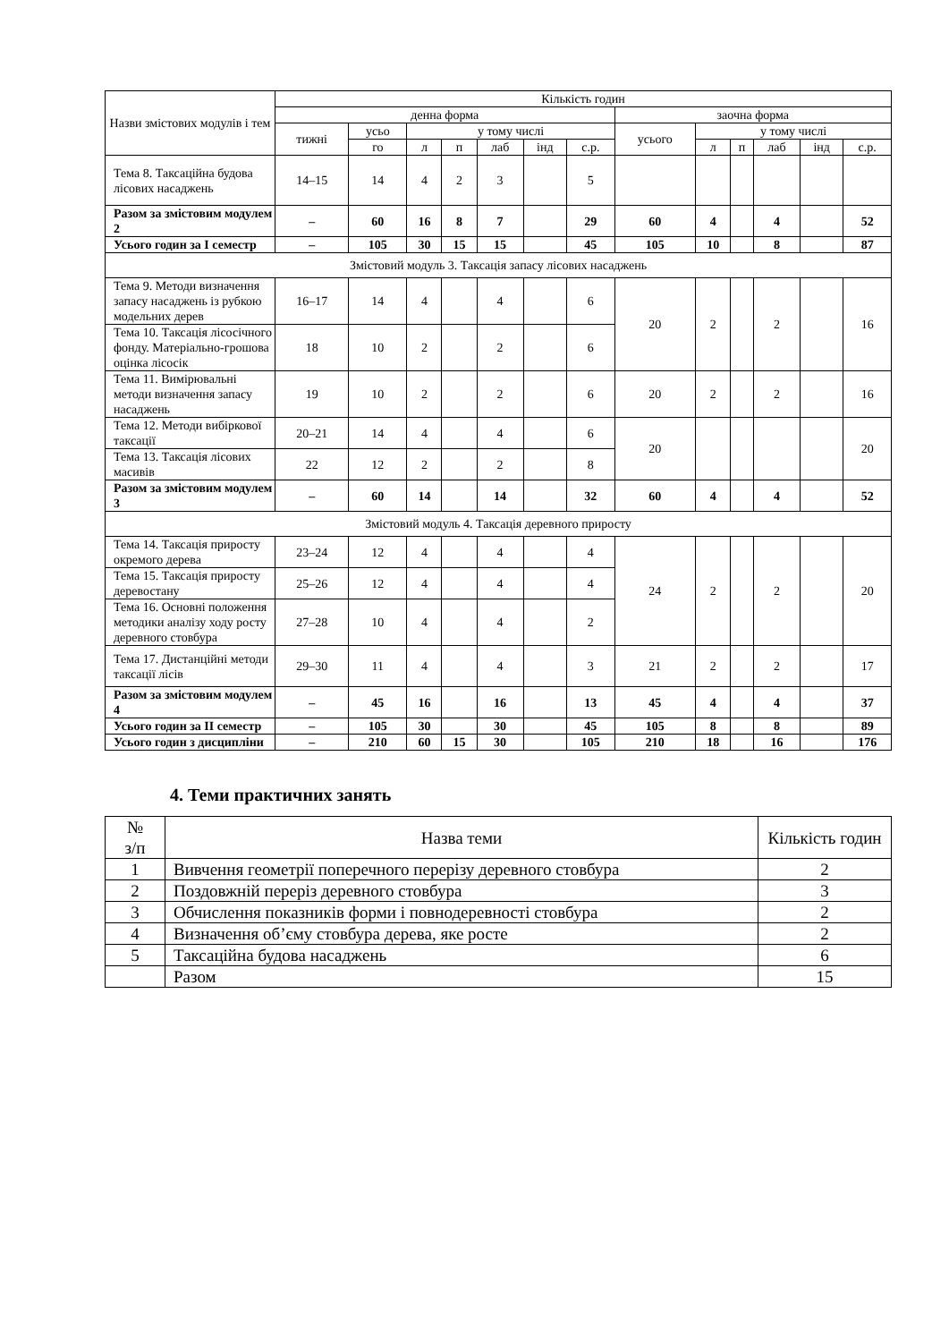| Назви змістових модулів і тем | Кількість годин | | | | | | | | | | | | |
| --- | --- | --- | --- | --- | --- | --- | --- | --- | --- | --- | --- | --- | --- |
| | денна форма | | | | | | | заочна форма | | | | | |
| | тижні | усьо | у тому числі | | | | | усього | у тому числі | | | | |
| | | го | л | п | лаб | інд | с.р. | | л | п | лаб | інд | с.р. |
| Тема 8. Таксаційна будова лісових насаджень | 14–15 | 14 | 4 | 2 | 3 | | 5 | | | | | | |
| Разом за змістовим модулем 2 | – | 60 | 16 | 8 | 7 | | 29 | 60 | 4 | | 4 | | 52 |
| Усього годин за I семестр | – | 105 | 30 | 15 | 15 | | 45 | 105 | 10 | | 8 | | 87 |
| Змістовий модуль 3. Таксація запасу лісових насаджень | | | | | | | | | | | | | |
| Тема 9. Методи визначення запасу насаджень із рубкою модельних дерев | 16–17 | 14 | 4 | | 4 | | 6 | 20 | 2 | | 2 | | 16 |
| Тема 10. Таксація лісосічного фонду. Матеріально-грошова оцінка лісосік | 18 | 10 | 2 | | 2 | | 6 | | | | | | |
| Тема 11. Вимірювальні методи визначення запасу насаджень | 19 | 10 | 2 | | 2 | | 6 | 20 | 2 | | 2 | | 16 |
| Тема 12. Методи вибіркової таксації | 20–21 | 14 | 4 | | 4 | | 6 | 20 | | | | | 20 |
| Тема 13. Таксація лісових масивів | 22 | 12 | 2 | | 2 | | 8 | | | | | | |
| Разом за змістовим модулем 3 | – | 60 | 14 | | 14 | | 32 | 60 | 4 | | 4 | | 52 |
| Змістовий модуль 4. Таксація деревного приросту | | | | | | | | | | | | | |
| Тема 14. Таксація приросту окремого дерева | 23–24 | 12 | 4 | | 4 | | 4 | 24 | 2 | | 2 | | 20 |
| Тема 15. Таксація приросту деревостану | 25–26 | 12 | 4 | | 4 | | 4 | | | | | | |
| Тема 16. Основні положення методики аналізу ходу росту деревного стовбура | 27–28 | 10 | 4 | | 4 | | 2 | | | | | | |
| Тема 17. Дистанційні методи таксації лісів | 29–30 | 11 | 4 | | 4 | | 3 | 21 | 2 | | 2 | | 17 |
| Разом за змістовим модулем 4 | – | 45 | 16 | | 16 | | 13 | 45 | 4 | | 4 | | 37 |
| Усього годин за II семестр | – | 105 | 30 | | 30 | | 45 | 105 | 8 | | 8 | | 89 |
| Усього годин з дисципліни | – | 210 | 60 | 15 | 30 | | 105 | 210 | 18 | | 16 | | 176 |
4. Теми практичних занять
| № з/п | Назва теми | Кількість годин |
| --- | --- | --- |
| 1 | Вивчення геометрії поперечного перерізу деревного стовбура | 2 |
| 2 | Поздовжній переріз деревного стовбура | 3 |
| 3 | Обчислення показників форми і повнодеревності стовбура | 2 |
| 4 | Визначення об’єму стовбура дерева, яке росте | 2 |
| 5 | Таксаційна будова насаджень | 6 |
| | Разом | 15 |